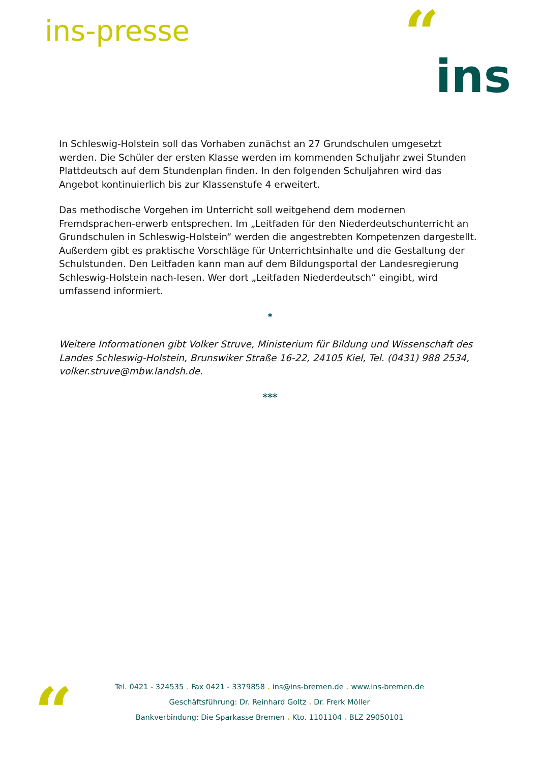ins-presse “ins
In Schleswig-Holstein soll das Vorhaben zunächst an 27 Grundschulen umgesetzt werden. Die Schüler der ersten Klasse werden im kommenden Schuljahr zwei Stunden Plattdeutsch auf dem Stundenplan finden. In den folgenden Schuljahren wird das Angebot kontinuierlich bis zur Klassenstufe 4 erweitert.
Das methodische Vorgehen im Unterricht soll weitgehend dem modernen Fremdsprachen-erwerb entsprechen. Im „Leitfaden für den Niederdeutschunterricht an Grundschulen in Schleswig-Holstein“ werden die angestrebten Kompetenzen dargestellt. Außerdem gibt es praktische Vorschläge für Unterrichtsinhalte und die Gestaltung der Schulstunden. Den Leitfaden kann man auf dem Bildungsportal der Landesregierung Schleswig-Holstein nach-lesen. Wer dort „Leitfaden Niederdeutsch“ eingibt, wird umfassend informiert.
*
Weitere Informationen gibt Volker Struve, Ministerium für Bildung und Wissenschaft des Landes Schleswig-Holstein, Brunswiker Straße 16-22, 24105 Kiel, Tel. (0431) 988 2534, volker.struve@mbw.landsh.de.
***
“
Tel. 0421 - 324535 . Fax 0421 - 3379858 . ins@ins-bremen.de . www.ins-bremen.de
Geschäftsführung: Dr. Reinhard Goltz . Dr. Frerk Möller
Bankverbindung: Die Sparkasse Bremen . Kto. 1101104 . BLZ 29050101